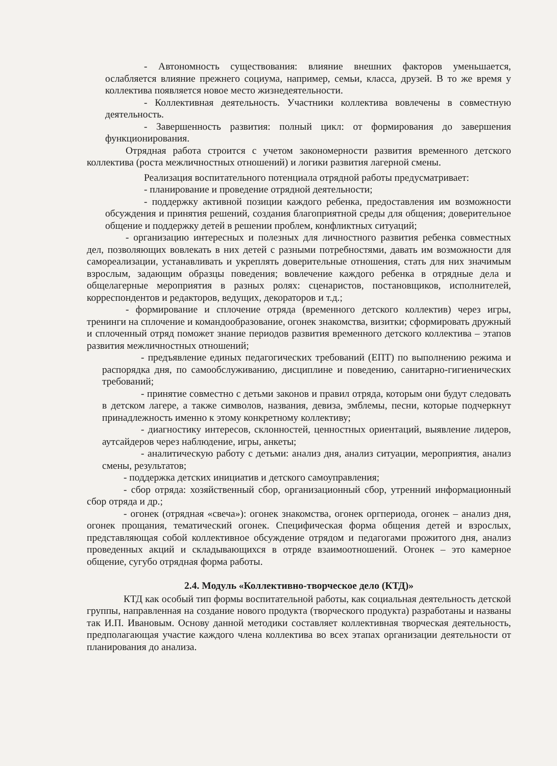- Автономность существования: влияние внешних факторов уменьшается, ослабляется влияние прежнего социума, например, семьи, класса, друзей. В то же время у коллектива появляется новое место жизнедеятельности.
- Коллективная деятельность. Участники коллектива вовлечены в совместную деятельность.
- Завершенность развития: полный цикл: от формирования до завершения функционирования.
Отрядная работа строится с учетом закономерности развития временного детского коллектива (роста межличностных отношений) и логики развития лагерной смены.
Реализация воспитательного потенциала отрядной работы предусматривает:
- планирование и проведение отрядной деятельности;
- поддержку активной позиции каждого ребенка, предоставления им возможности обсуждения и принятия решений, создания благоприятной среды для общения; доверительное общение и поддержку детей в решении проблем, конфликтных ситуаций;
- организацию интересных и полезных для личностного развития ребенка совместных дел, позволяющих вовлекать в них детей с разными потребностями, давать им возможности для самореализации, устанавливать и укреплять доверительные отношения, стать для них значимым взрослым, задающим образцы поведения; вовлечение каждого ребенка в отрядные дела и общелагерные мероприятия в разных ролях: сценаристов, постановщиков, исполнителей, корреспондентов и редакторов, ведущих, декораторов и т.д.;
- формирование и сплочение отряда (временного детского коллектив) через игры, тренинги на сплочение и командообразование, огонек знакомства, визитки; сформировать дружный и сплоченный отряд поможет знание периодов развития временного детского коллектива – этапов развития межличностных отношений;
- предъявление единых педагогических требований (ЕПТ) по выполнению режима и распорядка дня, по самообслуживанию, дисциплине и поведению, санитарно-гигиенических требований;
- принятие совместно с детьми законов и правил отряда, которым они будут следовать в детском лагере, а также символов, названия, девиза, эмблемы, песни, которые подчеркнут принадлежность именно к этому конкретному коллективу;
- диагностику интересов, склонностей, ценностных ориентаций, выявление лидеров, аутсайдеров через наблюдение, игры, анкеты;
- аналитическую работу с детьми: анализ дня, анализ ситуации, мероприятия, анализ смены, результатов;
- поддержка детских инициатив и детского самоуправления;
- сбор отряда: хозяйственный сбор, организационный сбор, утренний информационный сбор отряда и др.;
- огонек (отрядная «свеча»): огонек знакомства, огонек оргпериода, огонек – анализ дня, огонек прощания, тематический огонек. Специфическая форма общения детей и взрослых, представляющая собой коллективное обсуждение отрядом и педагогами прожитого дня, анализ проведенных акций и складывающихся в отряде взаимоотношений. Огонек – это камерное общение, сугубо отрядная форма работы.
2.4. Модуль «Коллективно-творческое дело (КТД)»
КТД как особый тип формы воспитательной работы, как социальная деятельность детской группы, направленная на создание нового продукта (творческого продукта) разработаны и названы так И.П. Ивановым. Основу данной методики составляет коллективная творческая деятельность, предполагающая участие каждого члена коллектива во всех этапах организации деятельности от планирования до анализа.